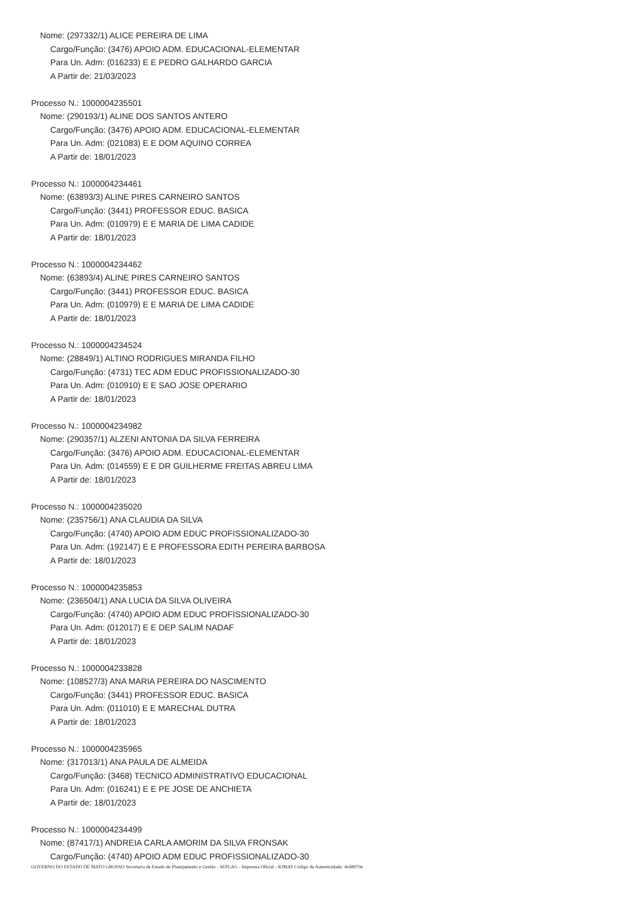Nome: (297332/1) ALICE PEREIRA DE LIMA
Cargo/Função: (3476) APOIO ADM. EDUCACIONAL-ELEMENTAR
Para Un. Adm: (016233) E E PEDRO GALHARDO GARCIA
A Partir de: 21/03/2023
Processo N.: 1000004235501
Nome: (290193/1) ALINE DOS SANTOS ANTERO
Cargo/Função: (3476) APOIO ADM. EDUCACIONAL-ELEMENTAR
Para Un. Adm: (021083) E E DOM AQUINO CORREA
A Partir de: 18/01/2023
Processo N.: 1000004234461
Nome: (63893/3) ALINE PIRES CARNEIRO SANTOS
Cargo/Função: (3441) PROFESSOR EDUC. BASICA
Para Un. Adm: (010979) E E MARIA DE LIMA CADIDE
A Partir de: 18/01/2023
Processo N.: 1000004234462
Nome: (63893/4) ALINE PIRES CARNEIRO SANTOS
Cargo/Função: (3441) PROFESSOR EDUC. BASICA
Para Un. Adm: (010979) E E MARIA DE LIMA CADIDE
A Partir de: 18/01/2023
Processo N.: 1000004234524
Nome: (28849/1) ALTINO RODRIGUES MIRANDA FILHO
Cargo/Função: (4731) TEC ADM EDUC PROFISSIONALIZADO-30
Para Un. Adm: (010910) E E SAO JOSE OPERARIO
A Partir de: 18/01/2023
Processo N.: 1000004234982
Nome: (290357/1) ALZENI ANTONIA DA SILVA FERREIRA
Cargo/Função: (3476) APOIO ADM. EDUCACIONAL-ELEMENTAR
Para Un. Adm: (014559) E E DR GUILHERME FREITAS ABREU LIMA
A Partir de: 18/01/2023
Processo N.: 1000004235020
Nome: (235756/1) ANA CLAUDIA DA SILVA
Cargo/Função: (4740) APOIO ADM EDUC PROFISSIONALIZADO-30
Para Un. Adm: (192147) E E PROFESSORA EDITH PEREIRA BARBOSA
A Partir de: 18/01/2023
Processo N.: 1000004235853
Nome: (236504/1) ANA LUCIA DA SILVA OLIVEIRA
Cargo/Função: (4740) APOIO ADM EDUC PROFISSIONALIZADO-30
Para Un. Adm: (012017) E E DEP SALIM NADAF
A Partir de: 18/01/2023
Processo N.: 1000004233828
Nome: (108527/3) ANA MARIA PEREIRA DO NASCIMENTO
Cargo/Função: (3441) PROFESSOR EDUC. BASICA
Para Un. Adm: (011010) E E MARECHAL DUTRA
A Partir de: 18/01/2023
Processo N.: 1000004235965
Nome: (317013/1) ANA PAULA DE ALMEIDA
Cargo/Função: (3468) TECNICO ADMINISTRATIVO EDUCACIONAL
Para Un. Adm: (016241) E E PE JOSE DE ANCHIETA
A Partir de: 18/01/2023
Processo N.: 1000004234499
Nome: (87417/1) ANDREIA CARLA AMORIM DA SILVA FRONSAK
Cargo/Função: (4740) APOIO ADM EDUC PROFISSIONALIZADO-30
GOVERNO DO ESTADO DE MATO GROSSO Secretaria de Estado de Planejamento e Gestão - SEPLAG - Imprensa Oficial - IOMAT Código de Autenticidade: 4cd8970e